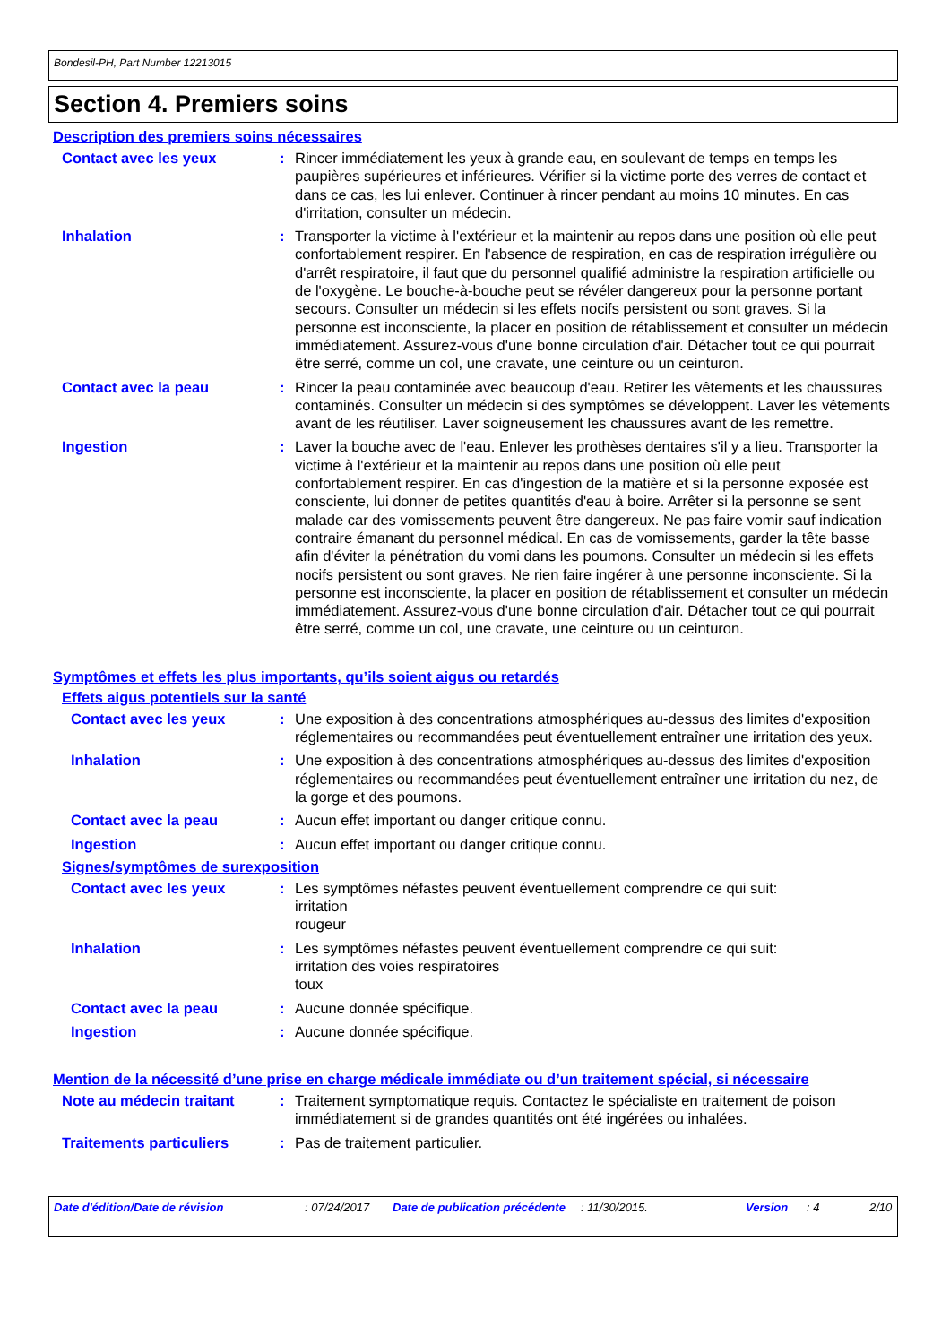Bondesil-PH, Part Number 12213015
Section 4. Premiers soins
Description des premiers soins nécessaires
Contact avec les yeux : Rincer immédiatement les yeux à grande eau, en soulevant de temps en temps les paupières supérieures et inférieures. Vérifier si la victime porte des verres de contact et dans ce cas, les lui enlever. Continuer à rincer pendant au moins 10 minutes. En cas d'irritation, consulter un médecin.
Inhalation : Transporter la victime à l'extérieur et la maintenir au repos dans une position où elle peut confortablement respirer. En l'absence de respiration, en cas de respiration irrégulière ou d'arrêt respiratoire, il faut que du personnel qualifié administre la respiration artificielle ou de l'oxygène. Le bouche-à-bouche peut se révéler dangereux pour la personne portant secours. Consulter un médecin si les effets nocifs persistent ou sont graves. Si la personne est inconsciente, la placer en position de rétablissement et consulter un médecin immédiatement. Assurez-vous d'une bonne circulation d'air. Détacher tout ce qui pourrait être serré, comme un col, une cravate, une ceinture ou un ceinturon.
Contact avec la peau : Rincer la peau contaminée avec beaucoup d'eau. Retirer les vêtements et les chaussures contaminés. Consulter un médecin si des symptômes se développent. Laver les vêtements avant de les réutiliser. Laver soigneusement les chaussures avant de les remettre.
Ingestion : Laver la bouche avec de l'eau. Enlever les prothèses dentaires s'il y a lieu. Transporter la victime à l'extérieur et la maintenir au repos dans une position où elle peut confortablement respirer. En cas d'ingestion de la matière et si la personne exposée est consciente, lui donner de petites quantités d'eau à boire. Arrêter si la personne se sent malade car des vomissements peuvent être dangereux. Ne pas faire vomir sauf indication contraire émanant du personnel médical. En cas de vomissements, garder la tête basse afin d'éviter la pénétration du vomi dans les poumons. Consulter un médecin si les effets nocifs persistent ou sont graves. Ne rien faire ingérer à une personne inconsciente. Si la personne est inconsciente, la placer en position de rétablissement et consulter un médecin immédiatement. Assurez-vous d'une bonne circulation d'air. Détacher tout ce qui pourrait être serré, comme un col, une cravate, une ceinture ou un ceinturon.
Symptômes et effets les plus importants, qu’ils soient aigus ou retardés
Effets aigus potentiels sur la santé
Contact avec les yeux : Une exposition à des concentrations atmosphériques au-dessus des limites d'exposition réglementaires ou recommandées peut éventuellement entraîner une irritation des yeux.
Inhalation : Une exposition à des concentrations atmosphériques au-dessus des limites d'exposition réglementaires ou recommandées peut éventuellement entraîner une irritation du nez, de la gorge et des poumons.
Contact avec la peau : Aucun effet important ou danger critique connu.
Ingestion : Aucun effet important ou danger critique connu.
Signes/symptômes de surexposition
Contact avec les yeux : Les symptômes néfastes peuvent éventuellement comprendre ce qui suit:
irritation
rougeur
Inhalation : Les symptômes néfastes peuvent éventuellement comprendre ce qui suit:
irritation des voies respiratoires
toux
Contact avec la peau : Aucune donnée spécifique.
Ingestion : Aucune donnée spécifique.
Mention de la nécessité d’une prise en charge médicale immédiate ou d’un traitement spécial, si nécessaire
Note au médecin traitant : Traitement symptomatique requis. Contactez le spécialiste en traitement de poison immédiatement si de grandes quantités ont été ingérées ou inhalées.
Traitements particuliers : Pas de traitement particulier.
Date d'édition/Date de révision : 07/24/2017 Date de publication précédente
: 11/30/2015. Version : 4 2/10